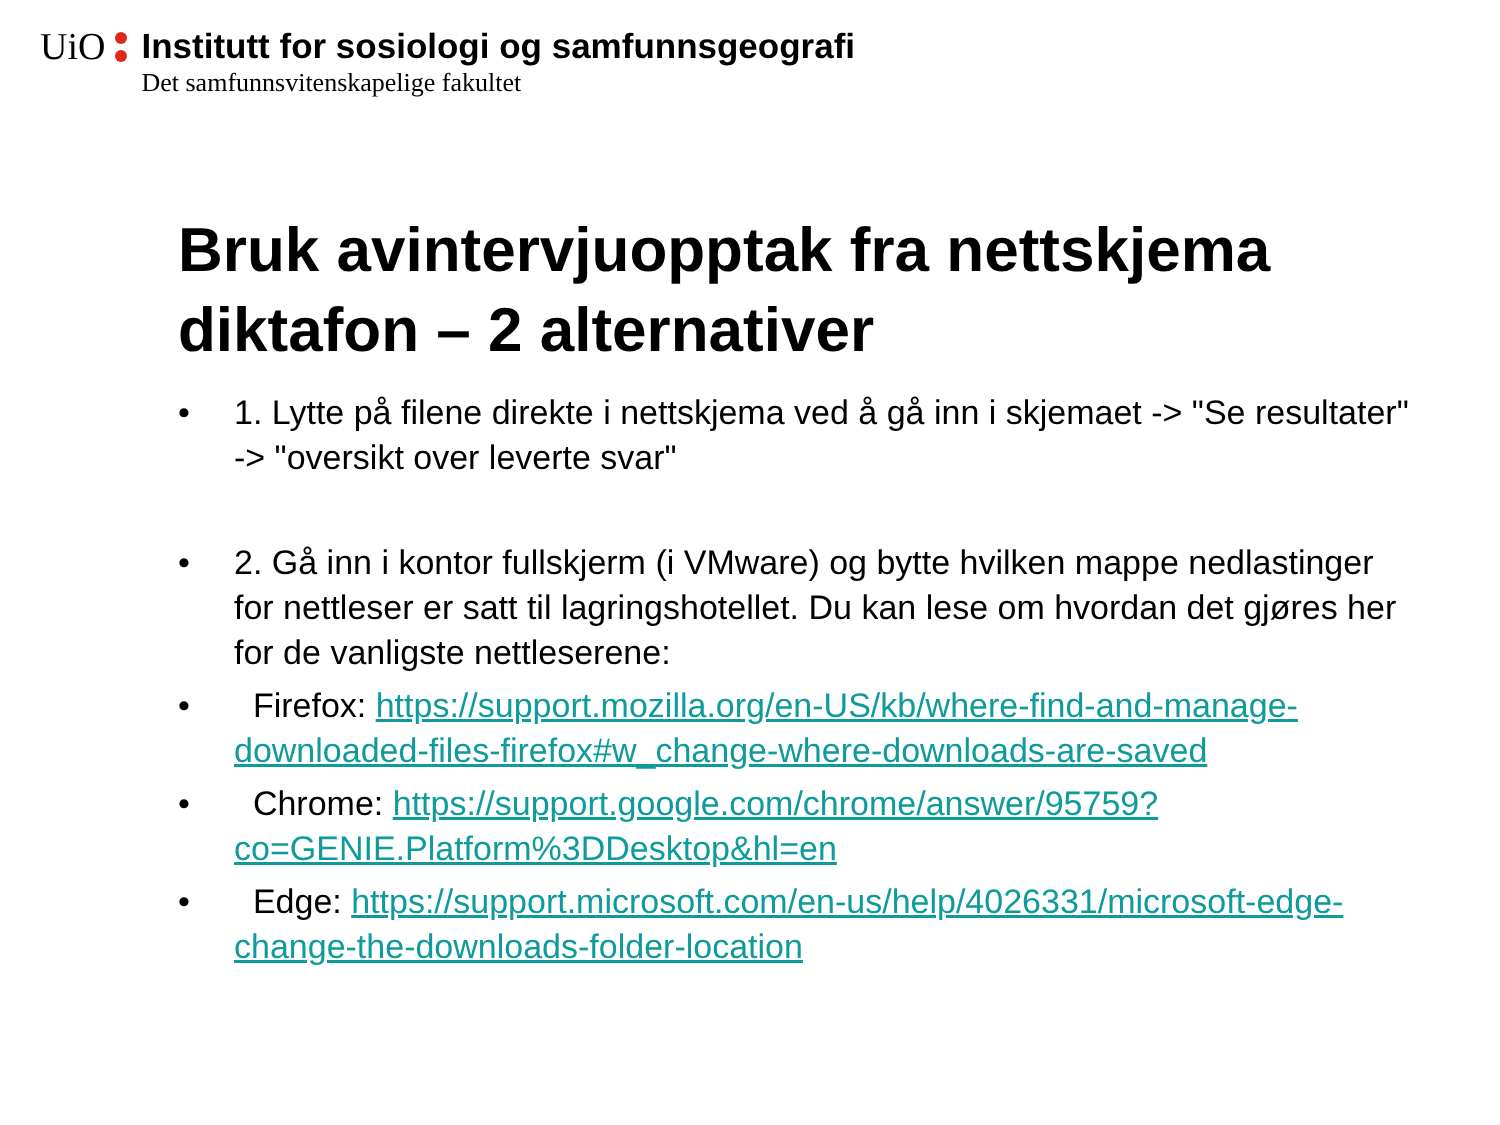UiO Institutt for sosiologi og samfunnsgeografi
Det samfunnsvitenskapelige fakultet
Bruk avintervjuopptak fra nettskjema diktafon – 2 alternativer
• 1. Lytte på filene direkte i nettskjema ved å gå inn i skjemaet -> "Se resultater" -> "oversikt over leverte svar"
• 2. Gå inn i kontor fullskjerm (i VMware) og bytte hvilken mappe nedlastinger for nettleser er satt til lagringshotellet. Du kan lese om hvordan det gjøres her for de vanligste nettleserene:
• Firefox: https://support.mozilla.org/en-US/kb/where-find-and-manage-downloaded-files-firefox#w_change-where-downloads-are-saved
• Chrome: https://support.google.com/chrome/answer/95759?co=GENIE.Platform%3DDesktop&hl=en
• Edge: https://support.microsoft.com/en-us/help/4026331/microsoft-edge-change-the-downloads-folder-location